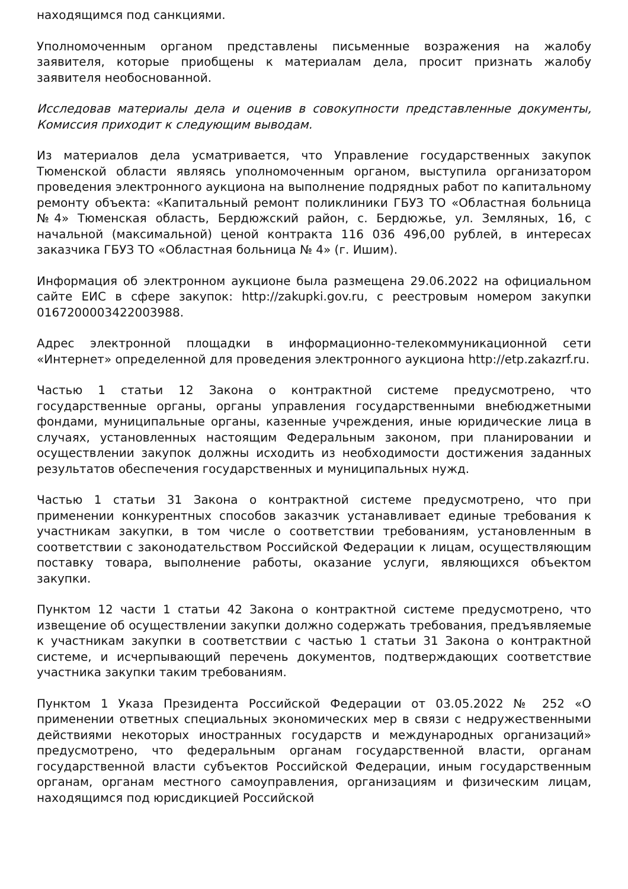находящимся под санкциями.
Уполномоченным органом представлены письменные возражения на жалобу заявителя, которые приобщены к материалам дела, просит признать жалобу заявителя необоснованной.
Исследовав материалы дела и оценив в совокупности представленные документы, Комиссия приходит к следующим выводам.
Из материалов дела усматривается, что Управление государственных закупок Тюменской области являясь уполномоченным органом, выступила организатором проведения электронного аукциона на выполнение подрядных работ по капитальному ремонту объекта: «Капитальный ремонт поликлиники ГБУЗ ТО «Областная больница №4» Тюменская область, Бердюжский район, с. Бердюжье, ул. Земляных, 16, с начальной (максимальной) ценой контракта 116 036 496,00 рублей, в интересах заказчика ГБУЗ ТО «Областная больница № 4» (г. Ишим).
Информация об электронном аукционе была размещена 29.06.2022 на официальном сайте ЕИС в сфере закупок: http://zakupki.gov.ru, с реестровым номером закупки 0167200003422003988.
Адрес электронной площадки в информационно-телекоммуникационной сети «Интернет» определенной для проведения электронного аукциона http://etp.zakazrf.ru.
Частью 1 статьи 12 Закона о контрактной системе предусмотрено, что государственные органы, органы управления государственными внебюджетными фондами, муниципальные органы, казенные учреждения, иные юридические лица в случаях, установленных настоящим Федеральным законом, при планировании и осуществлении закупок должны исходить из необходимости достижения заданных результатов обеспечения государственных и муниципальных нужд.
Частью 1 статьи 31 Закона о контрактной системе предусмотрено, что при применении конкурентных способов заказчик устанавливает единые требования к участникам закупки, в том числе о соответствии требованиям, установленным в соответствии с законодательством Российской Федерации к лицам, осуществляющим поставку товара, выполнение работы, оказание услуги, являющихся объектом закупки.
Пунктом 12 части 1 статьи 42 Закона о контрактной системе предусмотрено, что извещение об осуществлении закупки должно содержать требования, предъявляемые к участникам закупки в соответствии с частью 1 статьи 31 Закона о контрактной системе, и исчерпывающий перечень документов, подтверждающих соответствие участника закупки таким требованиям.
Пунктом 1 Указа Президента Российской Федерации от 03.05.2022 № 252 «О применении ответных специальных экономических мер в связи с недружественными действиями некоторых иностранных государств и международных организаций» предусмотрено, что федеральным органам государственной власти, органам государственной власти субъектов Российской Федерации, иным государственным органам, органам местного самоуправления, организациям и физическим лицам, находящимся под юрисдикцией Российской